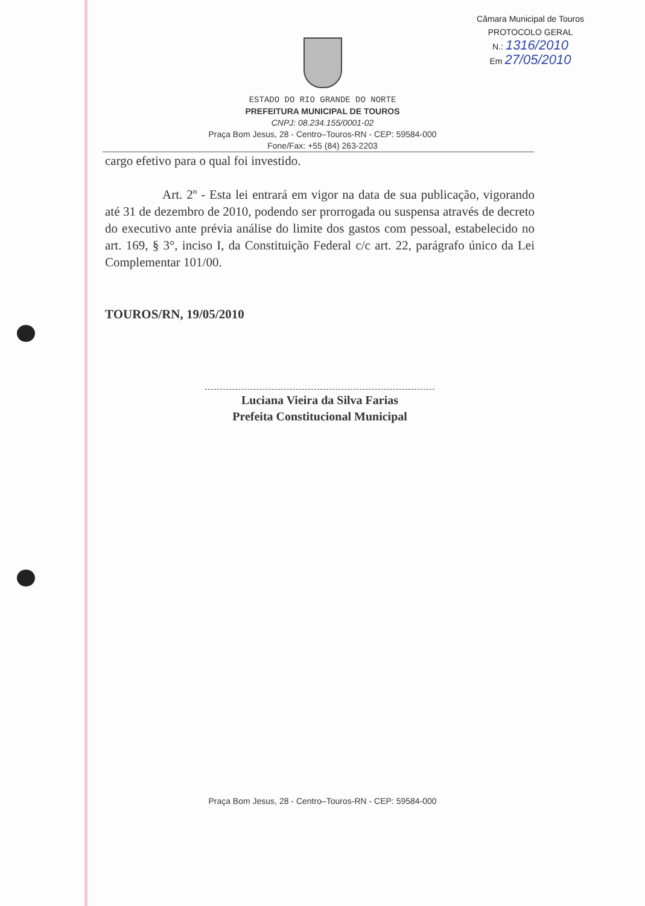Câmara Municipal de Touros
PROTOCOLO GERAL
N.: 1316/2010
Em 27/05/2010
ESTADO DO RIO GRANDE DO NORTE
PREFEITURA MUNICIPAL DE TOUROS
CNPJ: 08.234.155/0001-02
Praça Bom Jesus, 28 - Centro–Touros-RN - CEP: 59584-000
Fone/Fax: +55 (84) 263-2203
cargo efetivo para o qual foi investido.
Art. 2º - Esta lei entrará em vigor na data de sua publicação, vigorando até 31 de dezembro de 2010, podendo ser prorrogada ou suspensa através de decreto do executivo ante prévia análise do limite dos gastos com pessoal, estabelecido no art. 169, § 3°, inciso I, da Constituição Federal c/c art. 22, parágrafo único da Lei Complementar 101/00.
TOUROS/RN, 19/05/2010
Luciana Vieira da Silva Farias
Prefeita Constitucional Municipal
Praça Bom Jesus, 28 - Centro–Touros-RN - CEP: 59584-000